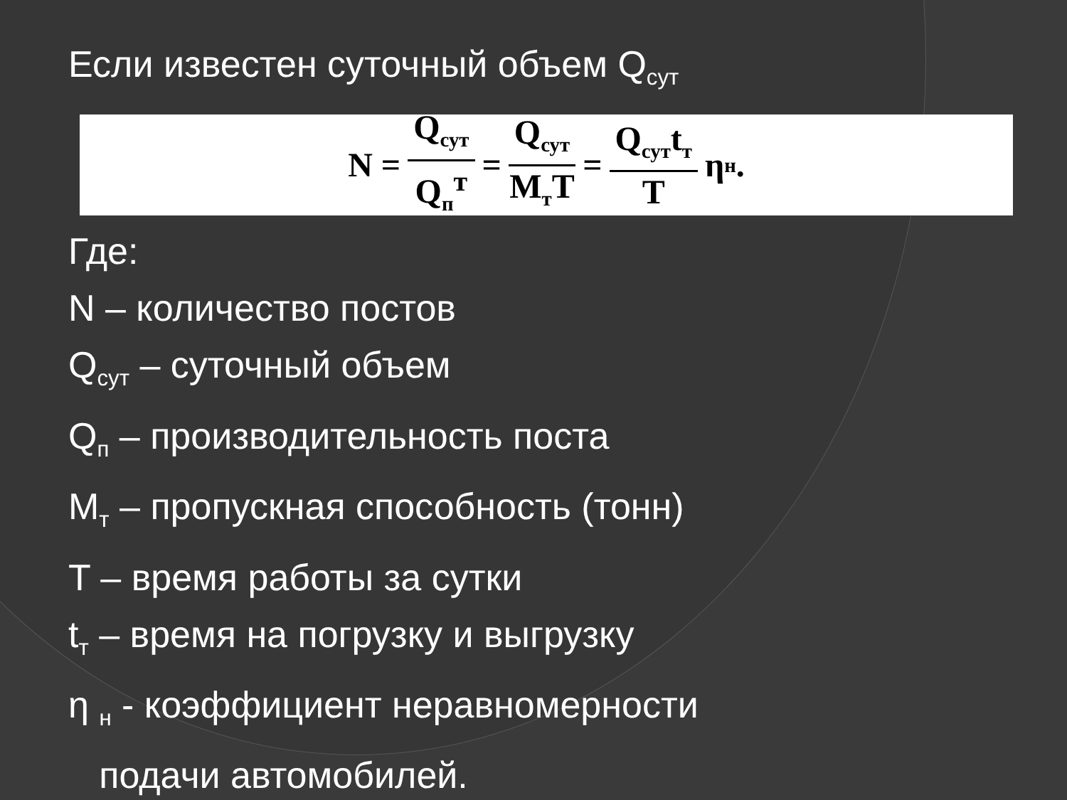Если известен суточный объем Q<sub>сут</sub>
N = Q<sub>сут</sub> Q<sub>п</sub><sup>т</sup> = Q<sub>сут</sub> M<sub>т</sub>T = Q<sub>сут</sub>t<sub>т</sub> T η<sub>н</sub>.
Где:
N – количество постов
Q<sub>сут</sub> – суточный объем
Q<sub>п</sub> – производительность поста
M<sub>т</sub> – пропускная способность (тонн)
T – время работы за сутки
t<sub>т</sub> – время на погрузку и выгрузку
η <sub>н</sub> - коэффициент неравномерности
подачи автомобилей.